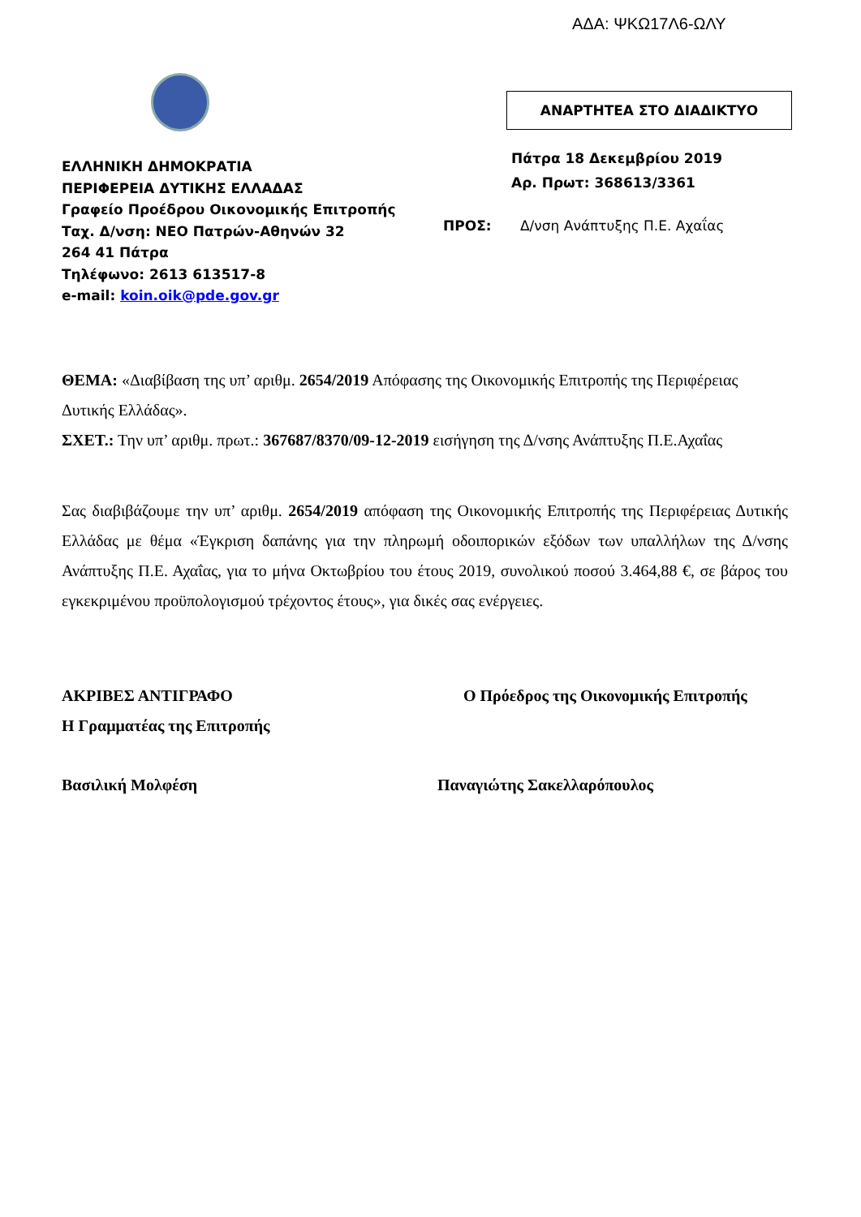ΑΔΑ: ΨΚΩ17Λ6-ΩΛΥ
ΕΛΛΗΝΙΚΗ ΔΗΜΟΚΡΑΤΙΑ
ΠΕΡΙΦΕΡΕΙΑ ΔΥΤΙΚΗΣ ΕΛΛΑΔΑΣ
Γραφείο Προέδρου Οικονομικής Επιτροπής
Ταχ. Δ/νση: ΝΕΟ Πατρών-Αθηνών 32
264 41 Πάτρα
Τηλέφωνο: 2613 613517-8
e-mail: koin.oik@pde.gov.gr
ΑΝΑΡΤΗΤΕΑ ΣΤΟ ΔΙΑΔΙΚΤΥΟ
Πάτρα 18 Δεκεμβρίου 2019
Αρ. Πρωτ: 368613/3361
ΠΡΟΣ: Δ/νση Ανάπτυξης Π.Ε. Αχαΐας
ΘΕΜΑ: «Διαβίβαση της υπ’ αριθμ. 2654/2019 Απόφασης της Οικονομικής Επιτροπής της Περιφέρειας Δυτικής Ελλάδας».
ΣΧΕΤ.: Την υπ’ αριθμ. πρωτ.: 367687/8370/09-12-2019 εισήγηση της Δ/νσης Ανάπτυξης Π.Ε.Αχαΐας
Σας διαβιβάζουμε την υπ’ αριθμ. 2654/2019 απόφαση της Οικονομικής Επιτροπής της Περιφέρειας Δυτικής Ελλάδας με θέμα «Έγκριση δαπάνης για την πληρωμή οδοιπορικών εξόδων των υπαλλήλων της Δ/νσης Ανάπτυξης Π.Ε. Αχαΐας, για το μήνα Οκτωβρίου του έτους 2019, συνολικού ποσού 3.464,88 €, σε βάρος του εγκεκριμένου προϋπολογισμού τρέχοντος έτους», για δικές σας ενέργειες.
ΑΚΡΙΒΕΣ ΑΝΤΙΓΡΑΦΟ
Η Γραμματέας της Επιτροπής
Ο Πρόεδρος της Οικονομικής Επιτροπής
Βασιλική Μολφέση Παναγιώτης Σακελλαρόπουλος